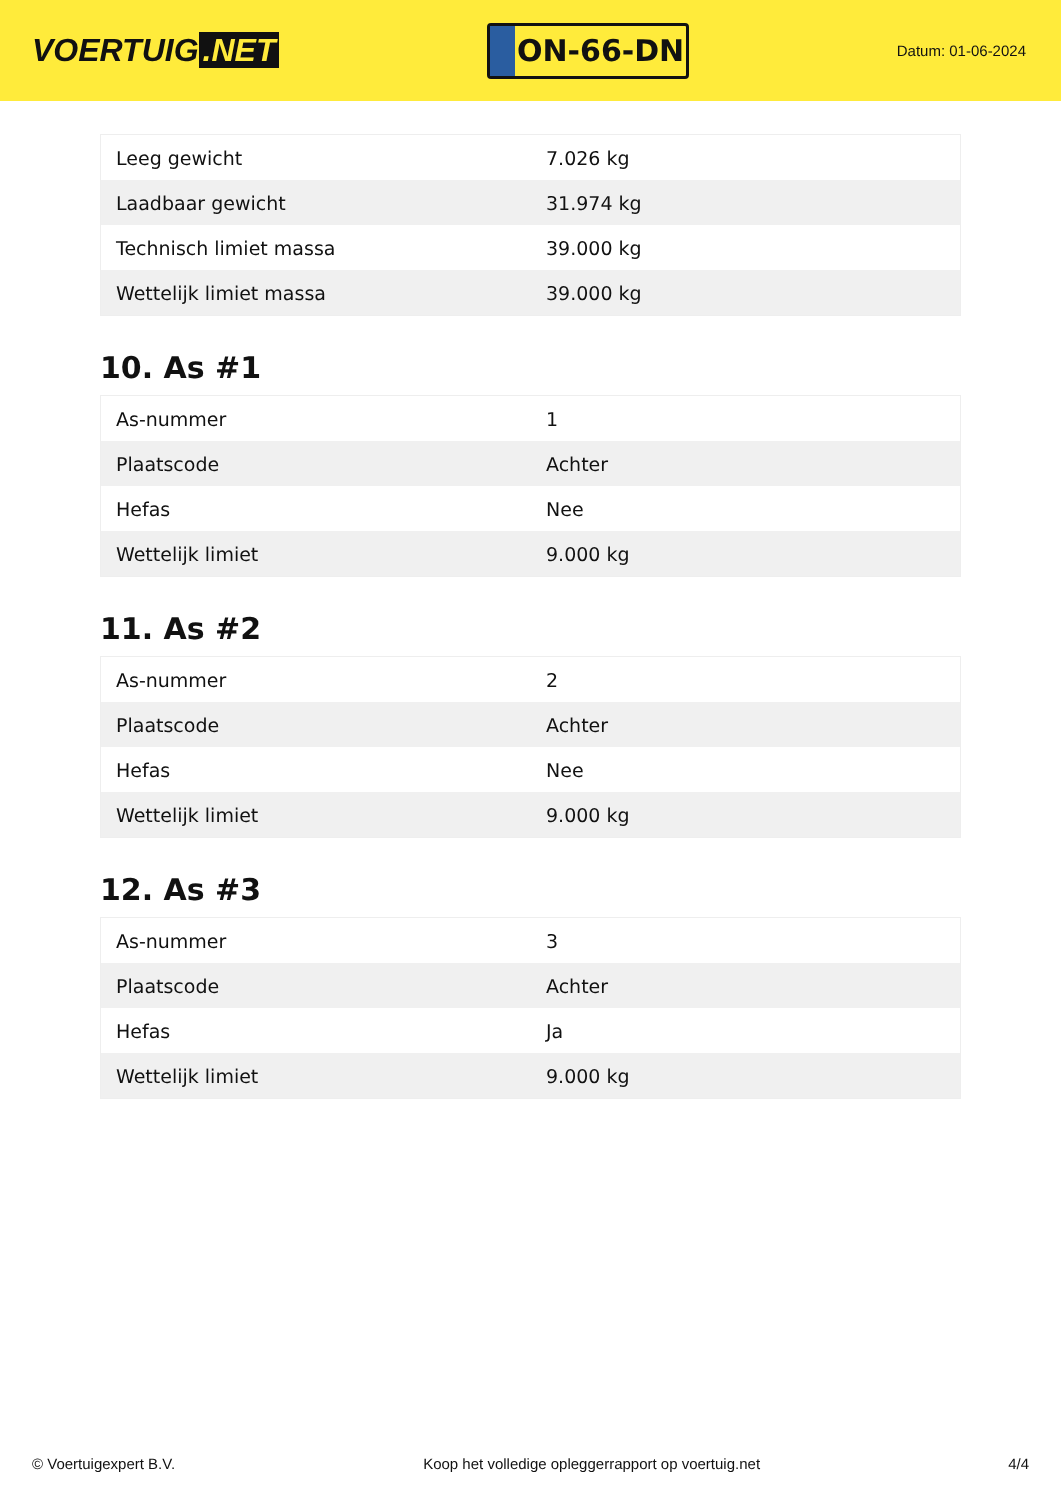VOERTUIG.NET
ON-66-DN
Datum: 01-06-2024
| Leeg gewicht | 7.026 kg |
| Laadbaar gewicht | 31.974 kg |
| Technisch limiet massa | 39.000 kg |
| Wettelijk limiet massa | 39.000 kg |
10. As #1
| As-nummer | 1 |
| Plaatscode | Achter |
| Hefas | Nee |
| Wettelijk limiet | 9.000 kg |
11. As #2
| As-nummer | 2 |
| Plaatscode | Achter |
| Hefas | Nee |
| Wettelijk limiet | 9.000 kg |
12. As #3
| As-nummer | 3 |
| Plaatscode | Achter |
| Hefas | Ja |
| Wettelijk limiet | 9.000 kg |
© Voertuigexpert B.V. Koop het volledige opleggerrapport op voertuig.net 4/4